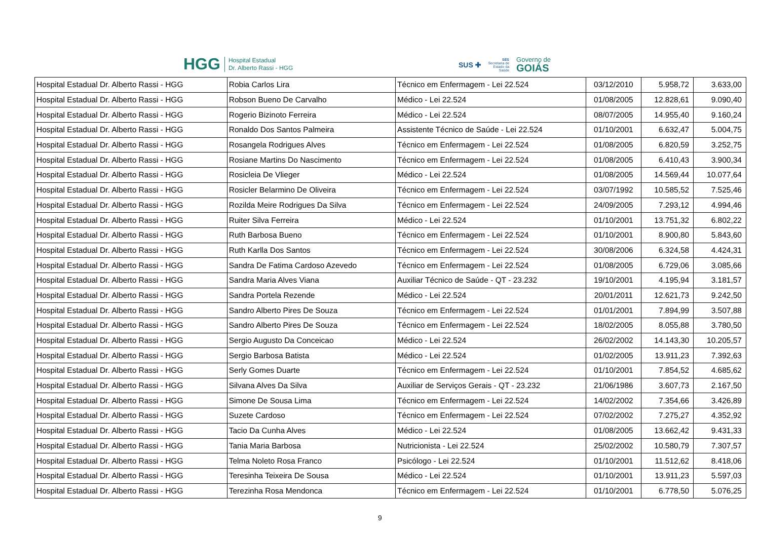HGG Hospital Estadual
Dr. Alberto Rassi - HGG
SUS ✚ SES
Secretaria de
Estado da
Saúde Governo de
GOIÁS
| Hospital Estadual Dr. Alberto Rassi - HGG | Robia Carlos Lira | Técnico em Enfermagem - Lei 22.524 | 03/12/2010 | 5.958,72 | 3.633,00 |
| Hospital Estadual Dr. Alberto Rassi - HGG | Robson Bueno De Carvalho | Médico - Lei 22.524 | 01/08/2005 | 12.828,61 | 9.090,40 |
| Hospital Estadual Dr. Alberto Rassi - HGG | Rogerio Bizinoto Ferreira | Médico - Lei 22.524 | 08/07/2005 | 14.955,40 | 9.160,24 |
| Hospital Estadual Dr. Alberto Rassi - HGG | Ronaldo Dos Santos Palmeira | Assistente Técnico de Saúde - Lei 22.524 | 01/10/2001 | 6.632,47 | 5.004,75 |
| Hospital Estadual Dr. Alberto Rassi - HGG | Rosangela Rodrigues Alves | Técnico em Enfermagem - Lei 22.524 | 01/08/2005 | 6.820,59 | 3.252,75 |
| Hospital Estadual Dr. Alberto Rassi - HGG | Rosiane Martins Do Nascimento | Técnico em Enfermagem - Lei 22.524 | 01/08/2005 | 6.410,43 | 3.900,34 |
| Hospital Estadual Dr. Alberto Rassi - HGG | Rosicleia De Vlieger | Médico - Lei 22.524 | 01/08/2005 | 14.569,44 | 10.077,64 |
| Hospital Estadual Dr. Alberto Rassi - HGG | Rosicler Belarmino De Oliveira | Técnico em Enfermagem - Lei 22.524 | 03/07/1992 | 10.585,52 | 7.525,46 |
| Hospital Estadual Dr. Alberto Rassi - HGG | Rozilda Meire Rodrigues Da Silva | Técnico em Enfermagem - Lei 22.524 | 24/09/2005 | 7.293,12 | 4.994,46 |
| Hospital Estadual Dr. Alberto Rassi - HGG | Ruiter Silva Ferreira | Médico - Lei 22.524 | 01/10/2001 | 13.751,32 | 6.802,22 |
| Hospital Estadual Dr. Alberto Rassi - HGG | Ruth Barbosa Bueno | Técnico em Enfermagem - Lei 22.524 | 01/10/2001 | 8.900,80 | 5.843,60 |
| Hospital Estadual Dr. Alberto Rassi - HGG | Ruth Karlla Dos Santos | Técnico em Enfermagem - Lei 22.524 | 30/08/2006 | 6.324,58 | 4.424,31 |
| Hospital Estadual Dr. Alberto Rassi - HGG | Sandra De Fatima Cardoso Azevedo | Técnico em Enfermagem - Lei 22.524 | 01/08/2005 | 6.729,06 | 3.085,66 |
| Hospital Estadual Dr. Alberto Rassi - HGG | Sandra Maria Alves Viana | Auxiliar Técnico de Saúde - QT - 23.232 | 19/10/2001 | 4.195,94 | 3.181,57 |
| Hospital Estadual Dr. Alberto Rassi - HGG | Sandra Portela Rezende | Médico - Lei 22.524 | 20/01/2011 | 12.621,73 | 9.242,50 |
| Hospital Estadual Dr. Alberto Rassi - HGG | Sandro Alberto Pires De Souza | Técnico em Enfermagem - Lei 22.524 | 01/01/2001 | 7.894,99 | 3.507,88 |
| Hospital Estadual Dr. Alberto Rassi - HGG | Sandro Alberto Pires De Souza | Técnico em Enfermagem - Lei 22.524 | 18/02/2005 | 8.055,88 | 3.780,50 |
| Hospital Estadual Dr. Alberto Rassi - HGG | Sergio Augusto Da Conceicao | Médico - Lei 22.524 | 26/02/2002 | 14.143,30 | 10.205,57 |
| Hospital Estadual Dr. Alberto Rassi - HGG | Sergio Barbosa Batista | Médico - Lei 22.524 | 01/02/2005 | 13.911,23 | 7.392,63 |
| Hospital Estadual Dr. Alberto Rassi - HGG | Serly Gomes Duarte | Técnico em Enfermagem - Lei 22.524 | 01/10/2001 | 7.854,52 | 4.685,62 |
| Hospital Estadual Dr. Alberto Rassi - HGG | Silvana Alves Da Silva | Auxiliar de Serviços Gerais - QT - 23.232 | 21/06/1986 | 3.607,73 | 2.167,50 |
| Hospital Estadual Dr. Alberto Rassi - HGG | Simone De Sousa Lima | Técnico em Enfermagem - Lei 22.524 | 14/02/2002 | 7.354,66 | 3.426,89 |
| Hospital Estadual Dr. Alberto Rassi - HGG | Suzete Cardoso | Técnico em Enfermagem - Lei 22.524 | 07/02/2002 | 7.275,27 | 4.352,92 |
| Hospital Estadual Dr. Alberto Rassi - HGG | Tacio Da Cunha Alves | Médico - Lei 22.524 | 01/08/2005 | 13.662,42 | 9.431,33 |
| Hospital Estadual Dr. Alberto Rassi - HGG | Tania Maria Barbosa | Nutricionista - Lei 22.524 | 25/02/2002 | 10.580,79 | 7.307,57 |
| Hospital Estadual Dr. Alberto Rassi - HGG | Telma Noleto Rosa Franco | Psicólogo - Lei 22.524 | 01/10/2001 | 11.512,62 | 8.418,06 |
| Hospital Estadual Dr. Alberto Rassi - HGG | Teresinha Teixeira De Sousa | Médico - Lei 22.524 | 01/10/2001 | 13.911,23 | 5.597,03 |
| Hospital Estadual Dr. Alberto Rassi - HGG | Terezinha Rosa Mendonca | Técnico em Enfermagem - Lei 22.524 | 01/10/2001 | 6.778,50 | 5.076,25 |
9